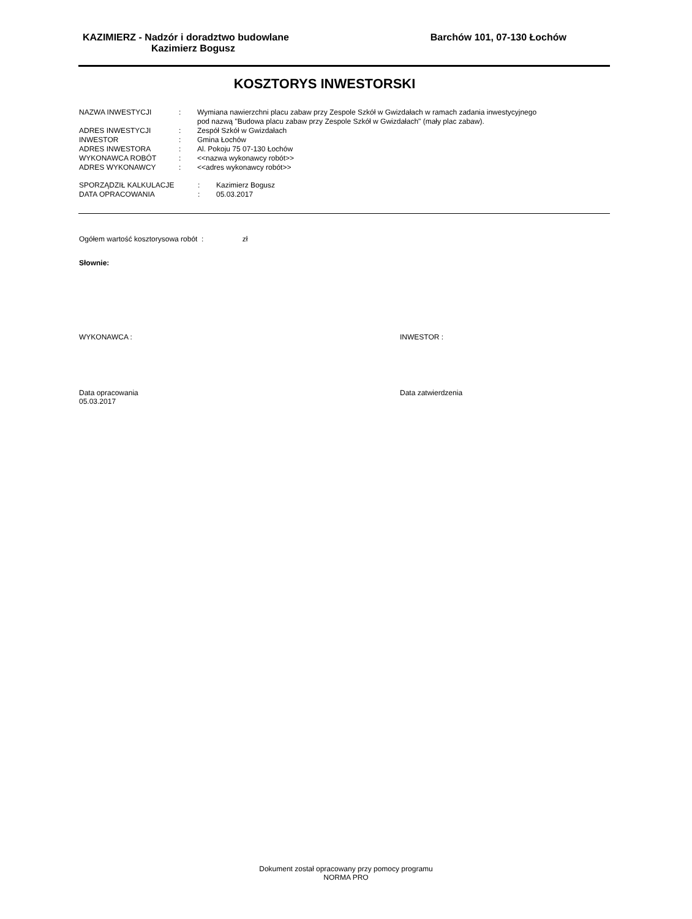KAZIMIERZ - Nadzór i doradztwo budowlane
Kazimierz Bogusz
Barchów 101, 07-130 Łochów
KOSZTORYS INWESTORSKI
| NAZWA INWESTYCJI | : | Wymiana nawierzchni placu zabaw przy Zespole Szkół w Gwizdałach w ramach zadania inwestycyjnego pod nazwą "Budowa placu zabaw przy Zespole Szkół w Gwizdałach" (mały plac zabaw). |
| ADRES INWESTYCJI | : | Zespół Szkół w Gwizdałach |
| INWESTOR | : | Gmina Łochów |
| ADRES INWESTORA | : | Al. Pokoju 75 07-130 Łochów |
| WYKONAWCA ROBÓT | : | <<nazwa wykonawcy robót>> |
| ADRES WYKONAWCY | : | <<adres wykonawcy robót>> |
| SPORZĄDZIŁ KALKULACJE | : | Kazimierz Bogusz |
| DATA OPRACOWANIA | : | 05.03.2017 |
Ogółem wartość kosztorysowa robót : zł
Słownie:
WYKONAWCA : INWESTOR :
Data opracowania
05.03.2017
Data zatwierdzenia
Dokument został opracowany przy pomocy programu
NORMA PRO